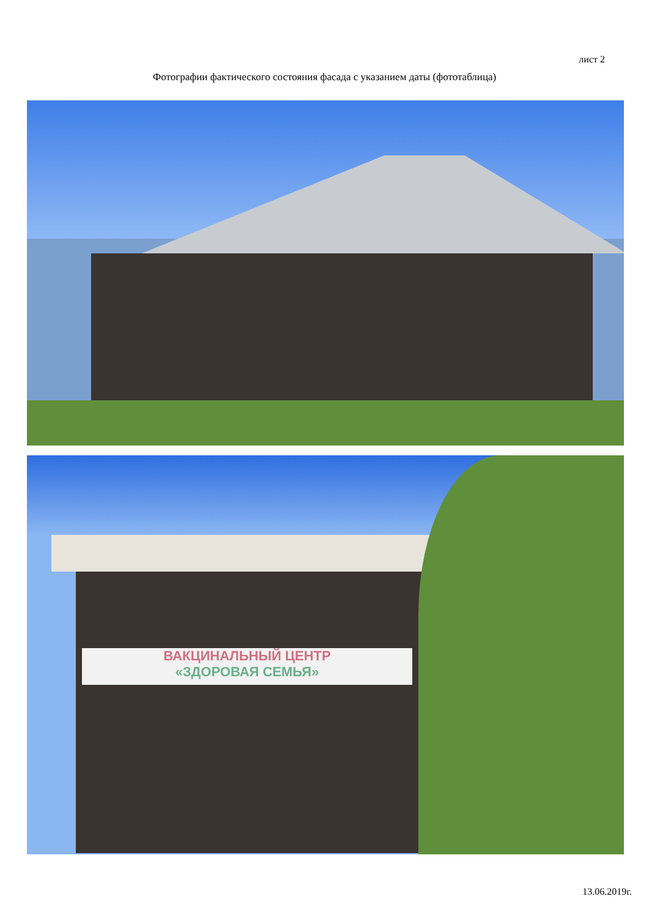лист 2
Фотографии фактического состояния фасада с указанием даты (фототаблица)
ВАКЦИНАЛЬНЫЙ ЦЕНТР
«ЗДОРОВАЯ СЕМЬЯ»
13.06.2019г.